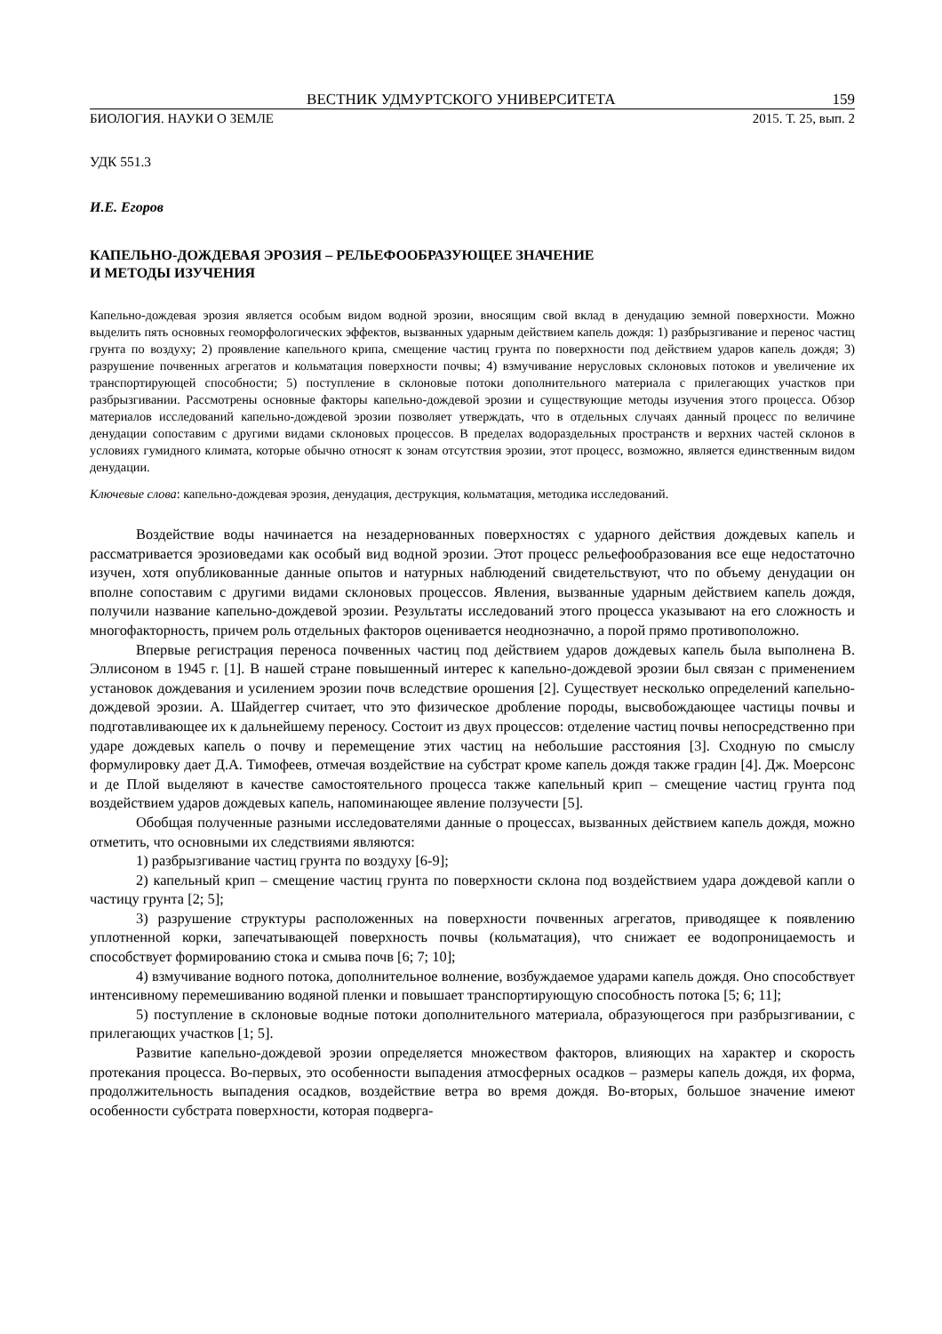ВЕСТНИК УДМУРТСКОГО УНИВЕРСИТЕТА 159
БИОЛОГИЯ. НАУКИ О ЗЕМЛЕ 2015. Т. 25, вып. 2
УДК 551.3
И.Е. Егоров
КАПЕЛЬНО-ДОЖДЕВАЯ ЭРОЗИЯ – РЕЛЬЕФООБРАЗУЮЩЕЕ ЗНАЧЕНИЕ
И МЕТОДЫ ИЗУЧЕНИЯ
Капельно-дождевая эрозия является особым видом водной эрозии, вносящим свой вклад в денудацию земной поверхности. Можно выделить пять основных геоморфологических эффектов, вызванных ударным действием капель дождя: 1) разбрызгивание и перенос частиц грунта по воздуху; 2) проявление капельного крипа, смещение частиц грунта по поверхности под действием ударов капель дождя; 3) разрушение почвенных агрегатов и кольматация поверхности почвы; 4) взмучивание нерусловых склоновых потоков и увеличение их транспортирующей способности; 5) поступление в склоновые потоки дополнительного материала с прилегающих участков при разбрызгивании. Рассмотрены основные факторы капельно-дождевой эрозии и существующие методы изучения этого процесса. Обзор материалов исследований капельно-дождевой эрозии позволяет утверждать, что в отдельных случаях данный процесс по величине денудации сопоставим с другими видами склоновых процессов. В пределах водораздельных пространств и верхних частей склонов в условиях гумидного климата, которые обычно относят к зонам отсутствия эрозии, этот процесс, возможно, является единственным видом денудации.
Ключевые слова: капельно-дождевая эрозия, денудация, деструкция, кольматация, методика исследований.
Воздействие воды начинается на незадернованных поверхностях с ударного действия дождевых капель и рассматривается эрозиоведами как особый вид водной эрозии. Этот процесс рельефообразования все еще недостаточно изучен, хотя опубликованные данные опытов и натурных наблюдений свидетельствуют, что по объему денудации он вполне сопоставим с другими видами склоновых процессов. Явления, вызванные ударным действием капель дождя, получили название капельно-дождевой эрозии. Результаты исследований этого процесса указывают на его сложность и многофакторность, причем роль отдельных факторов оценивается неоднозначно, а порой прямо противоположно.
Впервые регистрация переноса почвенных частиц под действием ударов дождевых капель была выполнена В. Эллисоном в 1945 г. [1]. В нашей стране повышенный интерес к капельно-дождевой эрозии был связан с применением установок дождевания и усилением эрозии почв вследствие орошения [2]. Существует несколько определений капельно-дождевой эрозии. А. Шайдеггер считает, что это физическое дробление породы, высвобождающее частицы почвы и подготавливающее их к дальнейшему переносу. Состоит из двух процессов: отделение частиц почвы непосредственно при ударе дождевых капель о почву и перемещение этих частиц на небольшие расстояния [3]. Сходную по смыслу формулировку дает Д.А. Тимофеев, отмечая воздействие на субстрат кроме капель дождя также градин [4]. Дж. Моерсонс и де Плой выделяют в качестве самостоятельного процесса также капельный крип – смещение частиц грунта под воздействием ударов дождевых капель, напоминающее явление ползучести [5].
Обобщая полученные разными исследователями данные о процессах, вызванных действием капель дождя, можно отметить, что основными их следствиями являются:
1) разбрызгивание частиц грунта по воздуху [6-9];
2) капельный крип – смещение частиц грунта по поверхности склона под воздействием удара дождевой капли о частицу грунта [2; 5];
3) разрушение структуры расположенных на поверхности почвенных агрегатов, приводящее к появлению уплотненной корки, запечатывающей поверхность почвы (кольматация), что снижает ее водопроницаемость и способствует формированию стока и смыва почв [6; 7; 10];
4) взмучивание водного потока, дополнительное волнение, возбуждаемое ударами капель дождя. Оно способствует интенсивному перемешиванию водяной пленки и повышает транспортирующую способность потока [5; 6; 11];
5) поступление в склоновые водные потоки дополнительного материала, образующегося при разбрызгивании, с прилегающих участков [1; 5].
Развитие капельно-дождевой эрозии определяется множеством факторов, влияющих на характер и скорость протекания процесса. Во-первых, это особенности выпадения атмосферных осадков – размеры капель дождя, их форма, продолжительность выпадения осадков, воздействие ветра во время дождя. Во-вторых, большое значение имеют особенности субстрата поверхности, которая подверга-